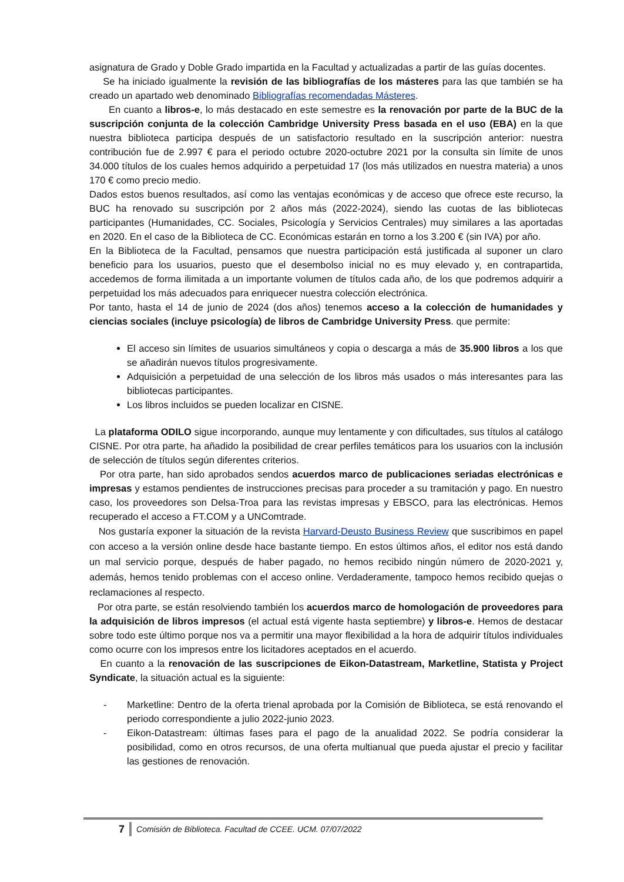asignatura de Grado y Doble Grado impartida en la Facultad y actualizadas a partir de las guías docentes.
Se ha iniciado igualmente la revisión de las bibliografías de los másteres para las que también se ha creado un apartado web denominado Bibliografías recomendadas Másteres.
En cuanto a libros-e, lo más destacado en este semestre es la renovación por parte de la BUC de la suscripción conjunta de la colección Cambridge University Press basada en el uso (EBA) en la que nuestra biblioteca participa después de un satisfactorio resultado en la suscripción anterior: nuestra contribución fue de 2.997 € para el periodo octubre 2020-octubre 2021 por la consulta sin límite de unos 34.000 títulos de los cuales hemos adquirido a perpetuidad 17 (los más utilizados en nuestra materia) a unos 170 € como precio medio.
Dados estos buenos resultados, así como las ventajas económicas y de acceso que ofrece este recurso, la BUC ha renovado su suscripción por 2 años más (2022-2024), siendo las cuotas de las bibliotecas participantes (Humanidades, CC. Sociales, Psicología y Servicios Centrales) muy similares a las aportadas en 2020. En el caso de la Biblioteca de CC. Económicas estarán en torno a los 3.200 € (sin IVA) por año.
En la Biblioteca de la Facultad, pensamos que nuestra participación está justificada al suponer un claro beneficio para los usuarios, puesto que el desembolso inicial no es muy elevado y, en contrapartida, accedemos de forma ilimitada a un importante volumen de títulos cada año, de los que podremos adquirir a perpetuidad los más adecuados para enriquecer nuestra colección electrónica.
Por tanto, hasta el 14 de junio de 2024 (dos años) tenemos acceso a la colección de humanidades y ciencias sociales (incluye psicología) de libros de Cambridge University Press. que permite:
El acceso sin límites de usuarios simultáneos y copia o descarga a más de 35.900 libros a los que se añadirán nuevos títulos progresivamente.
Adquisición a perpetuidad de una selección de los libros más usados o más interesantes para las bibliotecas participantes.
Los libros incluidos se pueden localizar en CISNE.
La plataforma ODILO sigue incorporando, aunque muy lentamente y con dificultades, sus títulos al catálogo CISNE. Por otra parte, ha añadido la posibilidad de crear perfiles temáticos para los usuarios con la inclusión de selección de títulos según diferentes criterios.
Por otra parte, han sido aprobados sendos acuerdos marco de publicaciones seriadas electrónicas e impresas y estamos pendientes de instrucciones precisas para proceder a su tramitación y pago. En nuestro caso, los proveedores son Delsa-Troa para las revistas impresas y EBSCO, para las electrónicas. Hemos recuperado el acceso a FT.COM y a UNComtrade.
Nos gustaría exponer la situación de la revista Harvard-Deusto Business Review que suscribimos en papel con acceso a la versión online desde hace bastante tiempo. En estos últimos años, el editor nos está dando un mal servicio porque, después de haber pagado, no hemos recibido ningún número de 2020-2021 y, además, hemos tenido problemas con el acceso online. Verdaderamente, tampoco hemos recibido quejas o reclamaciones al respecto.
Por otra parte, se están resolviendo también los acuerdos marco de homologación de proveedores para la adquisición de libros impresos (el actual está vigente hasta septiembre) y libros-e. Hemos de destacar sobre todo este último porque nos va a permitir una mayor flexibilidad a la hora de adquirir títulos individuales como ocurre con los impresos entre los licitadores aceptados en el acuerdo.
En cuanto a la renovación de las suscripciones de Eikon-Datastream, Marketline, Statista y Project Syndicate, la situación actual es la siguiente:
- Marketline: Dentro de la oferta trienal aprobada por la Comisión de Biblioteca, se está renovando el periodo correspondiente a julio 2022-junio 2023.
- Eikon-Datastream: últimas fases para el pago de la anualidad 2022. Se podría considerar la posibilidad, como en otros recursos, de una oferta multianual que pueda ajustar el precio y facilitar las gestiones de renovación.
7 Comisión de Biblioteca. Facultad de CCEE. UCM. 07/07/2022